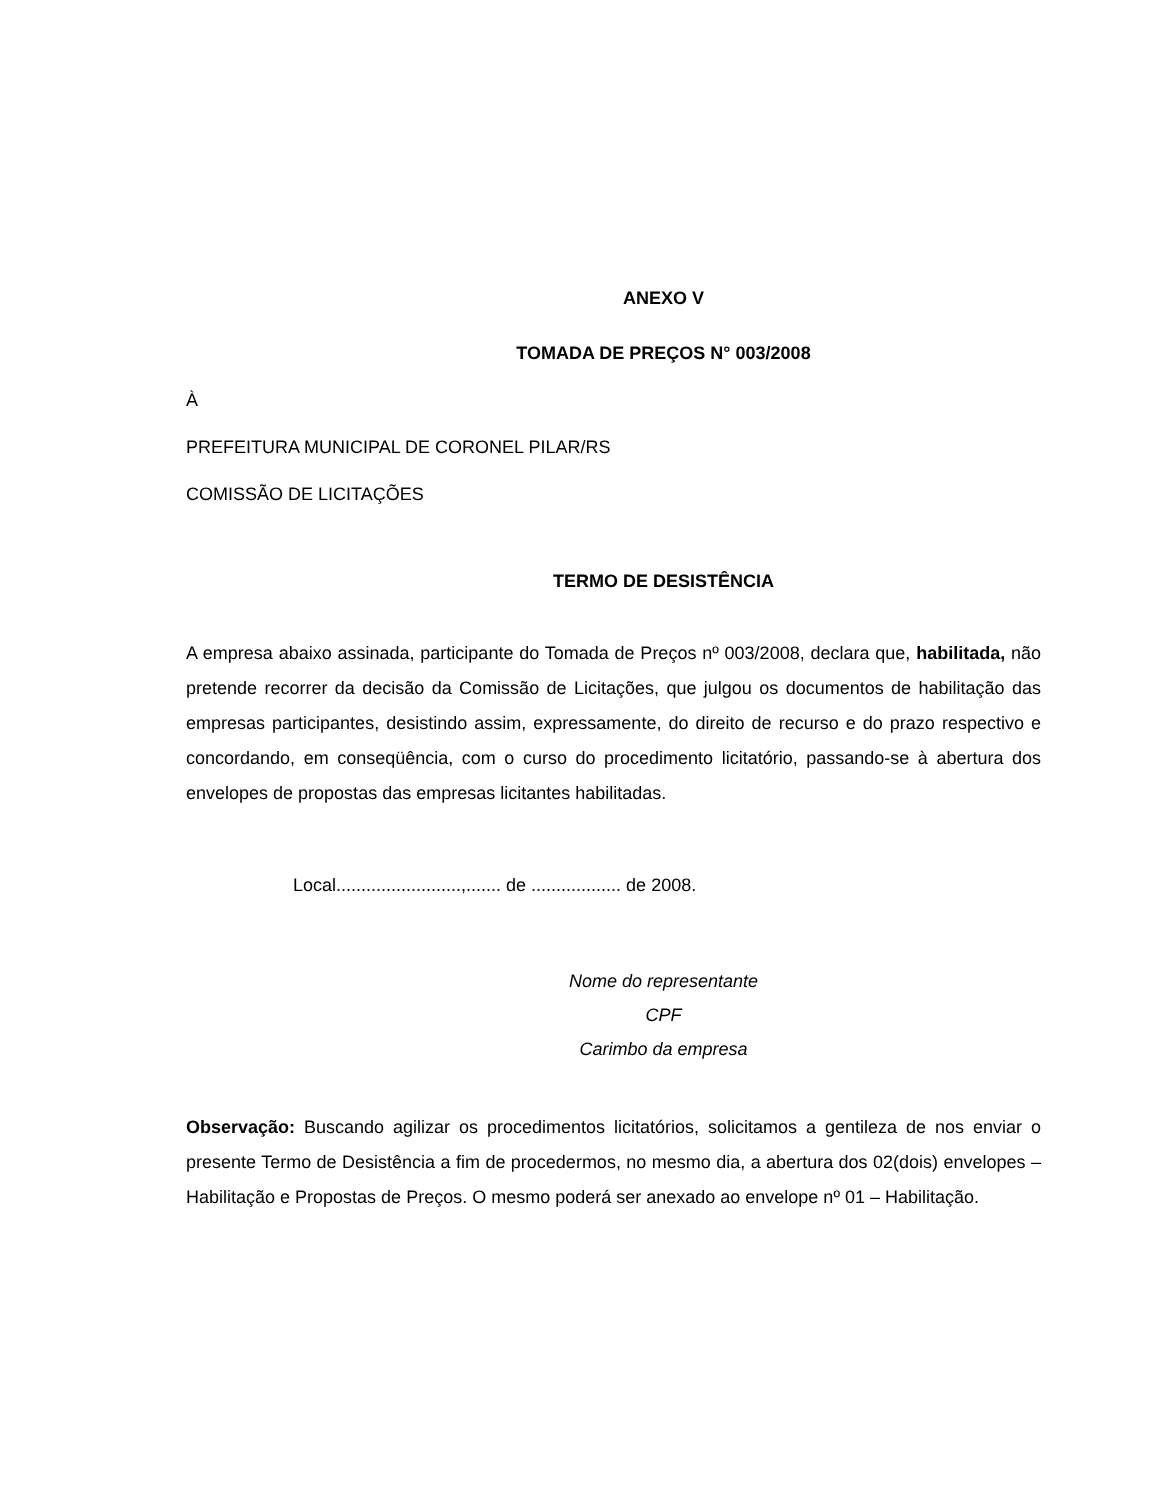ANEXO V
TOMADA DE PREÇOS N° 003/2008
À
PREFEITURA MUNICIPAL DE CORONEL PILAR/RS
COMISSÃO DE LICITAÇÕES
TERMO DE DESISTÊNCIA
A empresa abaixo assinada, participante do Tomada de Preços nº 003/2008, declara que, habilitada, não pretende recorrer da decisão da Comissão de Licitações, que julgou os documentos de habilitação das empresas participantes, desistindo assim, expressamente, do direito de recurso e do prazo respectivo e concordando, em conseqüência, com o curso do procedimento licitatório, passando-se à abertura dos envelopes de propostas das empresas licitantes habilitadas.
Local.........................,....... de .................. de 2008.
Nome do representante
CPF
Carimbo da empresa
Observação: Buscando agilizar os procedimentos licitatórios, solicitamos a gentileza de nos enviar o presente Termo de Desistência a fim de procedermos, no mesmo dia, a abertura dos 02(dois) envelopes – Habilitação e Propostas de Preços. O mesmo poderá ser anexado ao envelope nº 01 – Habilitação.